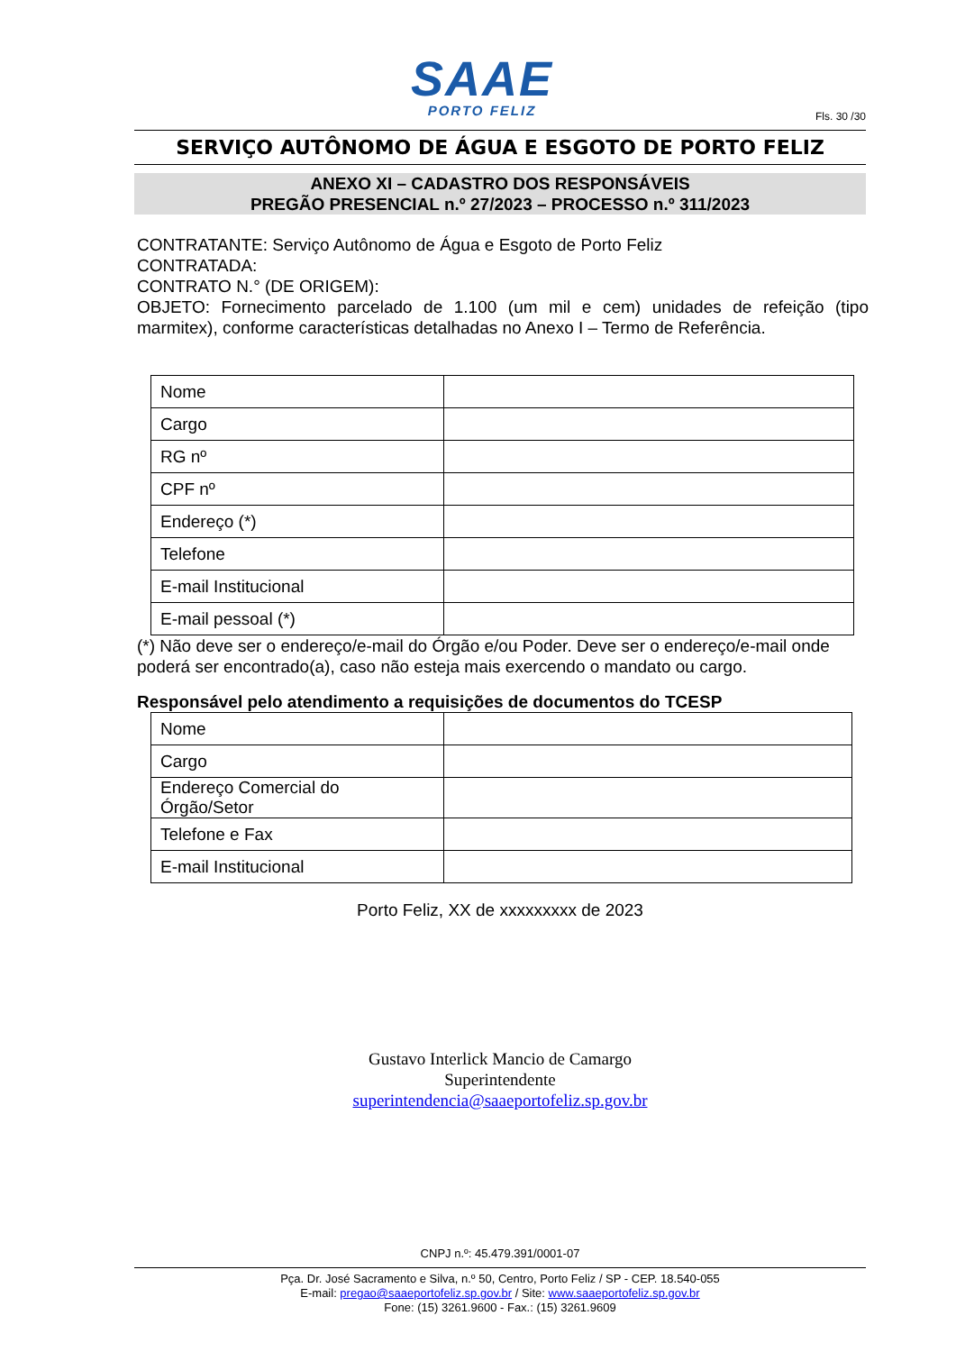SAAE
PORTO FELIZ
Fls. 30 /30
SERVIÇO AUTÔNOMO DE ÁGUA E ESGOTO DE PORTO FELIZ
ANEXO XI – CADASTRO DOS RESPONSÁVEIS
PREGÃO PRESENCIAL n.º 27/2023 – PROCESSO n.º 311/2023
CONTRATANTE: Serviço Autônomo de Água e Esgoto de Porto Feliz
CONTRATADA:
CONTRATO N.° (DE ORIGEM):
OBJETO: Fornecimento parcelado de 1.100 (um mil e cem) unidades de refeição (tipo marmitex), conforme características detalhadas no Anexo I – Termo de Referência.
| Nome | |
| Cargo | |
| RG nº | |
| CPF nº | |
| Endereço (*) | |
| Telefone | |
| E-mail Institucional | |
| E-mail pessoal (*) | |
(*) Não deve ser o endereço/e-mail do Órgão e/ou Poder. Deve ser o endereço/e-mail onde poderá ser encontrado(a), caso não esteja mais exercendo o mandato ou cargo.
Responsável pelo atendimento a requisições de documentos do TCESP
| Nome | |
| Cargo | |
| Endereço Comercial do Órgão/Setor | |
| Telefone e Fax | |
| E-mail Institucional | |
Porto Feliz, XX de xxxxxxxxx de 2023
Gustavo Interlick Mancio de Camargo
Superintendente
superintendencia@saaeportofeliz.sp.gov.br
CNPJ n.º: 45.479.391/0001-07
Pça. Dr. José Sacramento e Silva, n.º 50, Centro, Porto Feliz / SP - CEP. 18.540-055
E-mail: pregao@saaeportofeliz.sp.gov.br / Site: www.saaeportofeliz.sp.gov.br
Fone: (15) 3261.9600 - Fax.: (15) 3261.9609